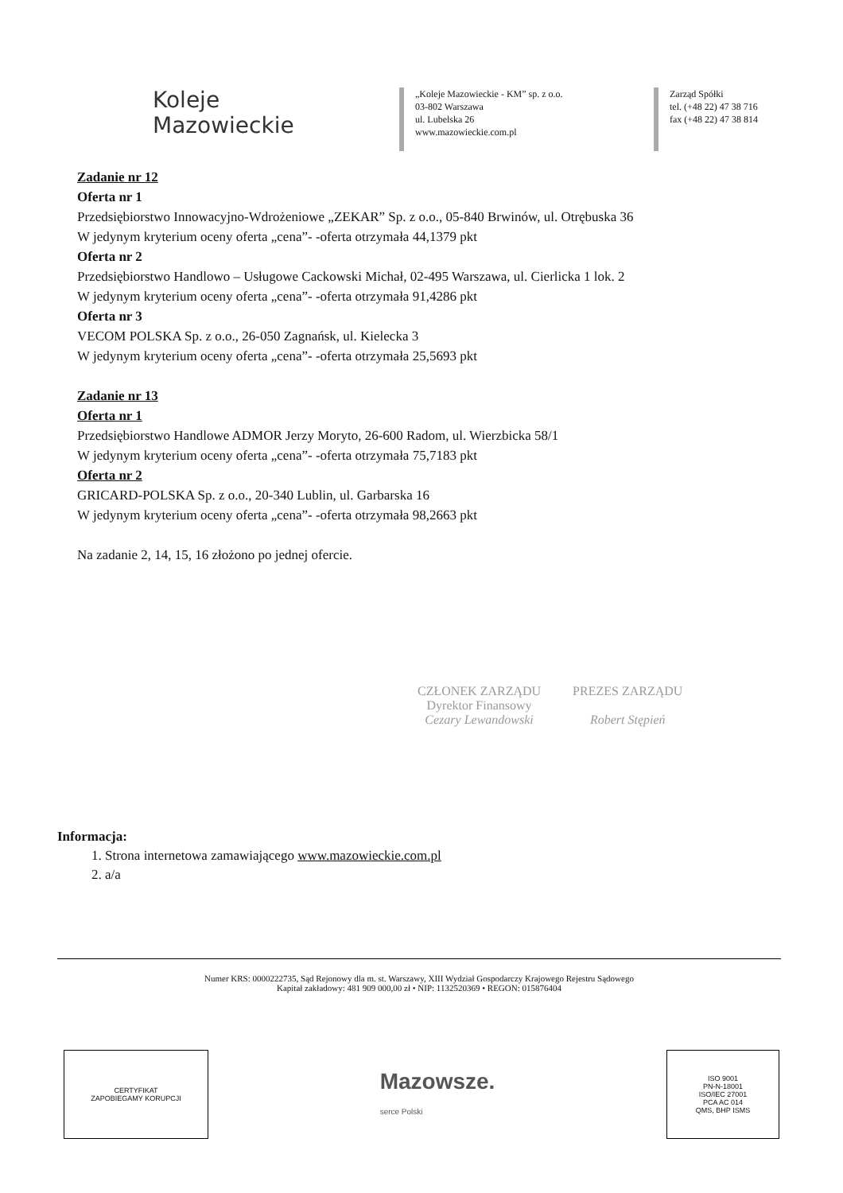Koleje
Mazowieckie
„Koleje Mazowieckie - KM” sp. z o.o.
03-802 Warszawa
ul. Lubelska 26
www.mazowieckie.com.pl
Zarząd Spółki
tel. (+48 22) 47 38 716
fax (+48 22) 47 38 814
Zadanie nr 12
Oferta nr 1
Przedsiębiorstwo Innowacyjno-Wdrożeniowe „ZEKAR” Sp. z o.o., 05-840 Brwinów, ul. Otrębuska 36
W jedynym kryterium oceny oferta „cena”- -oferta otrzymała 44,1379 pkt
Oferta nr 2
Przedsiębiorstwo Handlowo – Usługowe Cackowski Michał, 02-495 Warszawa, ul. Cierlicka 1 lok. 2
W jedynym kryterium oceny oferta „cena”- -oferta otrzymała 91,4286 pkt
Oferta nr 3
VECOM POLSKA Sp. z o.o., 26-050 Zagnańsk, ul. Kielecka 3
W jedynym kryterium oceny oferta „cena”- -oferta otrzymała 25,5693 pkt
Zadanie nr 13
Oferta nr 1
Przedsiębiorstwo Handlowe ADMOR Jerzy Moryto, 26-600 Radom, ul. Wierzbicka 58/1
W jedynym kryterium oceny oferta „cena”- -oferta otrzymała 75,7183 pkt
Oferta nr 2
GRICARD-POLSKA Sp. z o.o., 20-340 Lublin, ul. Garbarska 16
W jedynym kryterium oceny oferta „cena”- -oferta otrzymała 98,2663 pkt
Na zadanie 2, 14, 15, 16 złożono po jednej ofercie.
CZŁONEK ZARZĄDU
Dyrektor Finansowy
Cezary Lewandowski
PREZES ZARZĄDU
Robert Stępień
Informacja:
1. Strona internetowa zamawiającego www.mazowieckie.com.pl
2. a/a
Numer KRS: 0000222735, Sąd Rejonowy dla m. st. Warszawy, XIII Wydział Gospodarczy Krajowego Rejestru Sądowego
Kapitał zakładowy: 481 909 000,00 zł • NIP: 1132520369 • REGON: 015876404
CERTYFIKAT
ZAPOBIEGAMY KORUPCJI
Mazowsze.
serce Polski
ISO 9001
PN-N-18001
ISO/IEC 27001
PCA AC 014
QMS, BHP ISMS